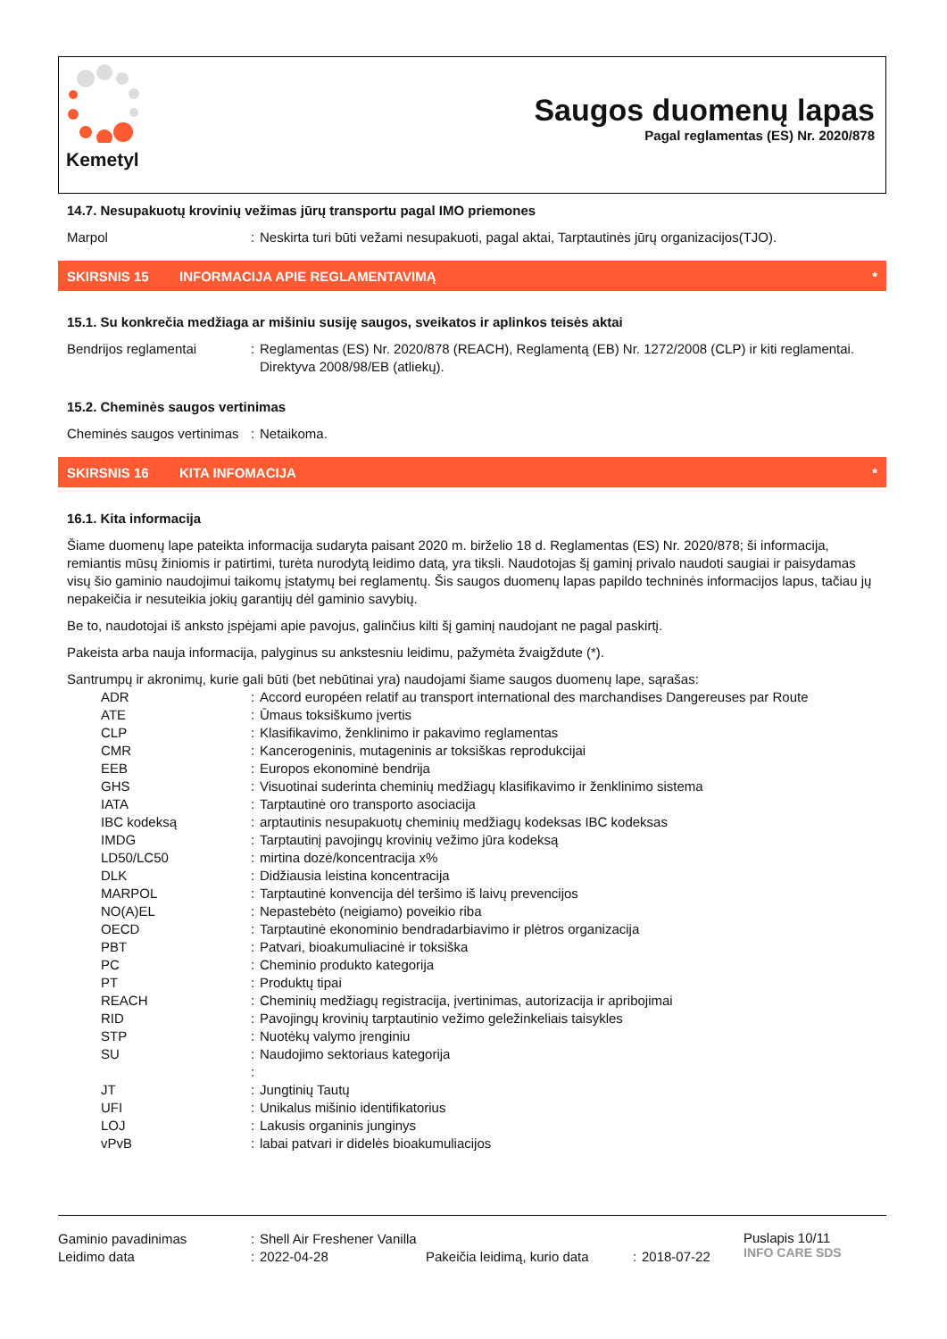Kemetyl
Saugos duomenų lapas
Pagal reglamentas (ES) Nr. 2020/878
14.7. Nesupakuotų krovinių vežimas jūrų transportu pagal IMO priemones
| Marpol | : | Neskirta turi būti vežami nesupakuoti, pagal aktai, Tarptautinės jūrų organizacijos(TJO). |
SKIRSNIS 15
INFORMACIJA APIE REGLAMENTAVIMĄ
*
15.1. Su konkrečia medžiaga ar mišiniu susiję saugos, sveikatos ir aplinkos teisės aktai
| Bendrijos reglamentai | : | Reglamentas (ES) Nr. 2020/878 (REACH), Reglamentą (EB) Nr. 1272/2008 (CLP) ir kiti reglamentai. Direktyva 2008/98/EB (atliekų). |
15.2. Cheminės saugos vertinimas
| Cheminės saugos vertinimas | : | Netaikoma. |
SKIRSNIS 16 KITA INFOMACIJA
*
16.1. Kita informacija
Šiame duomenų lape pateikta informacija sudaryta paisant 2020 m. birželio 18 d. Reglamentas (ES) Nr. 2020/878; ši informacija, remiantis mūsų žiniomis ir patirtimi, turėta nurodytą leidimo datą, yra tiksli. Naudotojas šį gaminį privalo naudoti saugiai ir paisydamas visų šio gaminio naudojimui taikomų įstatymų bei reglamentų. Šis saugos duomenų lapas papildo techninės informacijos lapus, tačiau jų nepakeičia ir nesuteikia jokių garantijų dėl gaminio savybių.
Be to, naudotojai iš anksto įspėjami apie pavojus, galinčius kilti šį gaminį naudojant ne pagal paskirtį.
Pakeista arba nauja informacija, palyginus su ankstesniu leidimu, pažymėta žvaigždute (*).
Santrumpų ir akronimų, kurie gali būti (bet nebūtinai yra) naudojami šiame saugos duomenų lape, sąrašas:
| ADR | : | Accord européen relatif au transport international des marchandises Dangereuses par Route |
| ATE | : | Ūmaus toksiškumo įvertis |
| CLP | : | Klasifikavimo, ženklinimo ir pakavimo reglamentas |
| CMR | : | Kancerogeninis, mutageninis ar toksiškas reprodukcijai |
| EEB | : | Europos ekonominė bendrija |
| GHS | : | Visuotinai suderinta cheminių medžiagų klasifikavimo ir ženklinimo sistema |
| IATA | : | Tarptautinė oro transporto asociacija |
| IBC kodeksą | : | arptautinis nesupakuotų cheminių medžiagų kodeksas IBC kodeksas |
| IMDG | : | Tarptautinį pavojingų krovinių vežimo jūra kodeksą |
| LD50/LC50 | : | mirtina dozė/koncentracija x% |
| DLK | : | Didžiausia leistina koncentracija |
| MARPOL | : | Tarptautinė konvencija dėl teršimo iš laivų prevencijos |
| NO(A)EL | : | Nepastebėto (neigiamo) poveikio riba |
| OECD | : | Tarptautinė ekonominio bendradarbiavimo ir plėtros organizacija |
| PBT | : | Patvari, bioakumuliacinė ir toksiška |
| PC | : | Cheminio produkto kategorija |
| PT | : | Produktų tipai |
| REACH | : | Cheminių medžiagų registracija, įvertinimas, autorizacija ir apribojimai |
| RID | : | Pavojingų krovinių tarptautinio vežimo geležinkeliais taisykles |
| STP | : | Nuotėkų valymo įrenginiu |
| SU | : | Naudojimo sektoriaus kategorija |
| | : | |
| JT | : | Jungtinių Tautų |
| UFI | : | Unikalus mišinio identifikatorius |
| LOJ | : | Lakusis organinis junginys |
| vPvB | : | labai patvari ir didelės bioakumuliacijos |
| Gaminio pavadinimas | : | Shell Air Freshener Vanilla | | | |
| Leidimo data | : | 2022-04-28 | Pakeičia leidimą, kurio data | : | 2018-07-22 |
Puslapis 10/11
INFO CARE SDS